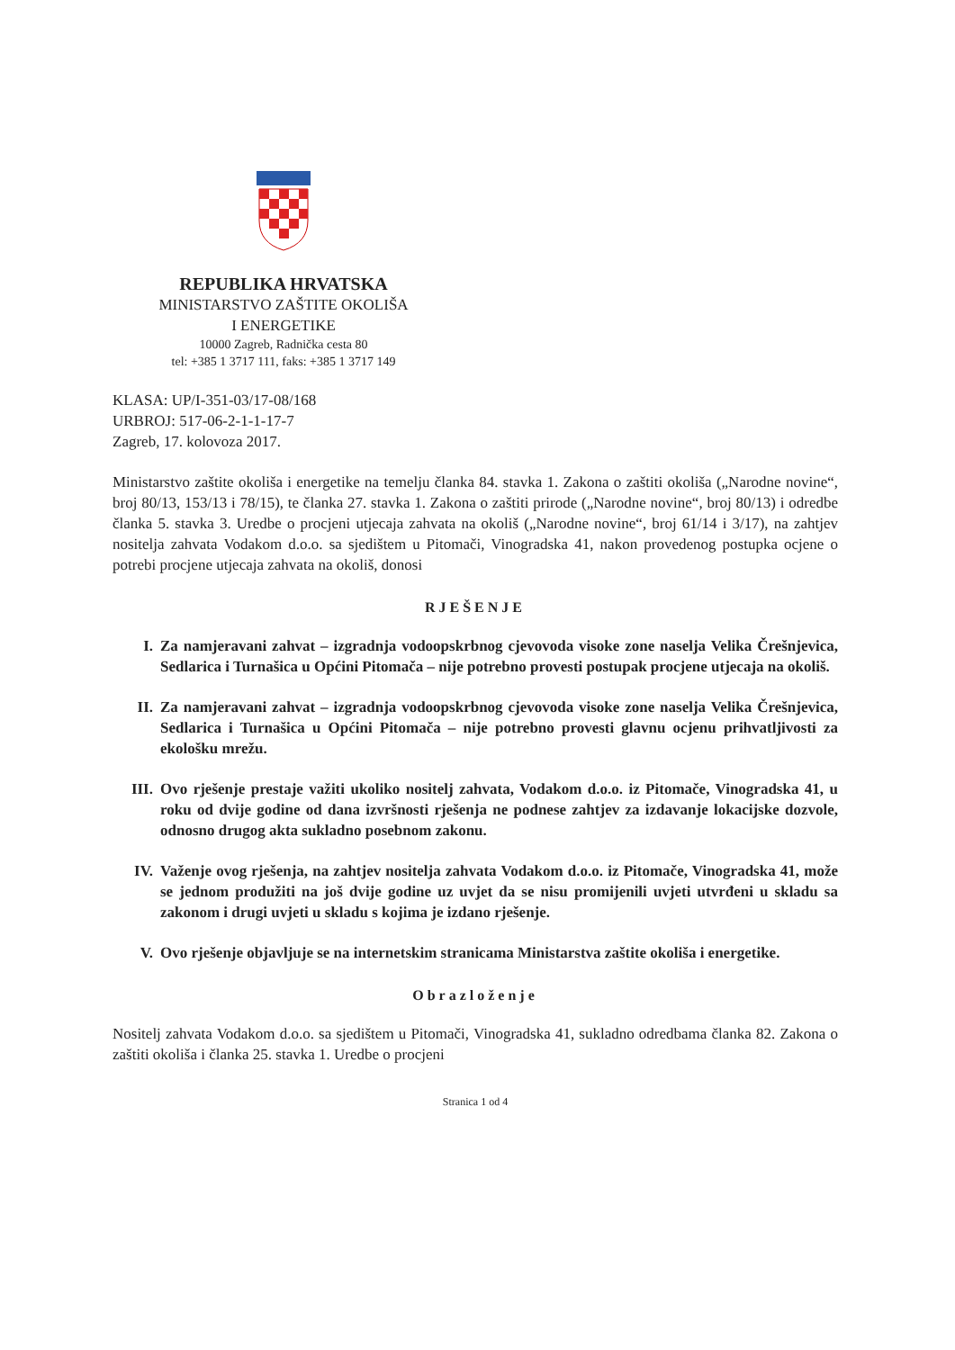REPUBLIKA HRVATSKA
MINISTARSTVO ZAŠTITE OKOLIŠA
I ENERGETIKE
10000 Zagreb, Radnička cesta 80
tel: +385 1 3717 111, faks: +385 1 3717 149
KLASA: UP/I-351-03/17-08/168
URBROJ: 517-06-2-1-1-17-7
Zagreb, 17. kolovoza 2017.
Ministarstvo zaštite okoliša i energetike na temelju članka 84. stavka 1. Zakona o zaštiti okoliša („Narodne novine“, broj 80/13, 153/13 i 78/15), te članka 27. stavka 1. Zakona o zaštiti prirode („Narodne novine“, broj 80/13) i odredbe članka 5. stavka 3. Uredbe o procjeni utjecaja zahvata na okoliš („Narodne novine“, broj 61/14 i 3/17), na zahtjev nositelja zahvata Vodakom d.o.o. sa sjedištem u Pitomači, Vinogradska 41, nakon provedenog postupka ocjene o potrebi procjene utjecaja zahvata na okoliš, donosi
RJEŠENJE
I. Za namjeravani zahvat – izgradnja vodoopskrbnog cjevovoda visoke zone naselja Velika Črešnjevica, Sedlarica i Turnašica u Općini Pitomača – nije potrebno provesti postupak procjene utjecaja na okoliš.
II. Za namjeravani zahvat – izgradnja vodoopskrbnog cjevovoda visoke zone naselja Velika Črešnjevica, Sedlarica i Turnašica u Općini Pitomača – nije potrebno provesti glavnu ocjenu prihvatljivosti za ekološku mrežu.
III. Ovo rješenje prestaje važiti ukoliko nositelj zahvata, Vodakom d.o.o. iz Pitomače, Vinogradska 41, u roku od dvije godine od dana izvršnosti rješenja ne podnese zahtjev za izdavanje lokacijske dozvole, odnosno drugog akta sukladno posebnom zakonu.
IV. Važenje ovog rješenja, na zahtjev nositelja zahvata Vodakom d.o.o. iz Pitomače, Vinogradska 41, može se jednom produžiti na još dvije godine uz uvjet da se nisu promijenili uvjeti utvrđeni u skladu sa zakonom i drugi uvjeti u skladu s kojima je izdano rješenje.
V. Ovo rješenje objavljuje se na internetskim stranicama Ministarstva zaštite okoliša i energetike.
Obrazloženje
Nositelj zahvata Vodakom d.o.o. sa sjedištem u Pitomači, Vinogradska 41, sukladno odredbama članka 82. Zakona o zaštiti okoliša i članka 25. stavka 1. Uredbe o procjeni
Stranica 1 od 4